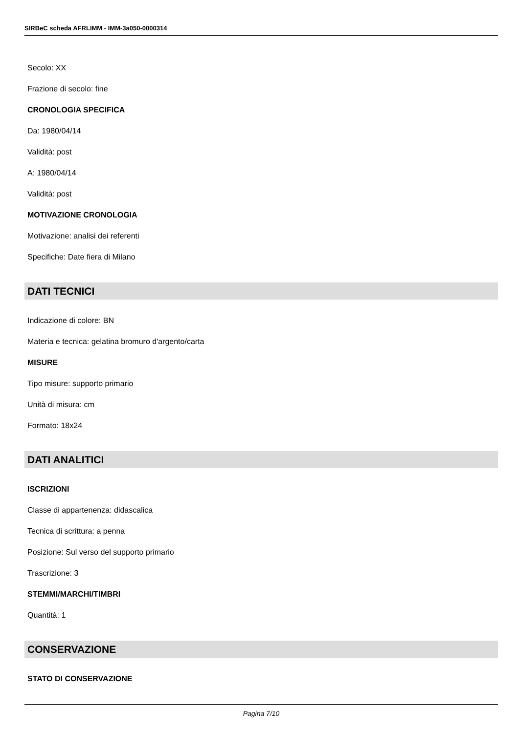SIRBeC scheda AFRLIMM - IMM-3a050-0000314
Secolo: XX
Frazione di secolo: fine
CRONOLOGIA SPECIFICA
Da: 1980/04/14
Validità: post
A: 1980/04/14
Validità: post
MOTIVAZIONE CRONOLOGIA
Motivazione: analisi dei referenti
Specifiche: Date fiera di Milano
DATI TECNICI
Indicazione di colore: BN
Materia e tecnica: gelatina bromuro d'argento/carta
MISURE
Tipo misure: supporto primario
Unità di misura: cm
Formato: 18x24
DATI ANALITICI
ISCRIZIONI
Classe di appartenenza: didascalica
Tecnica di scrittura: a penna
Posizione: Sul verso del supporto primario
Trascrizione: 3
STEMMI/MARCHI/TIMBRI
Quantità: 1
CONSERVAZIONE
STATO DI CONSERVAZIONE
Pagina 7/10